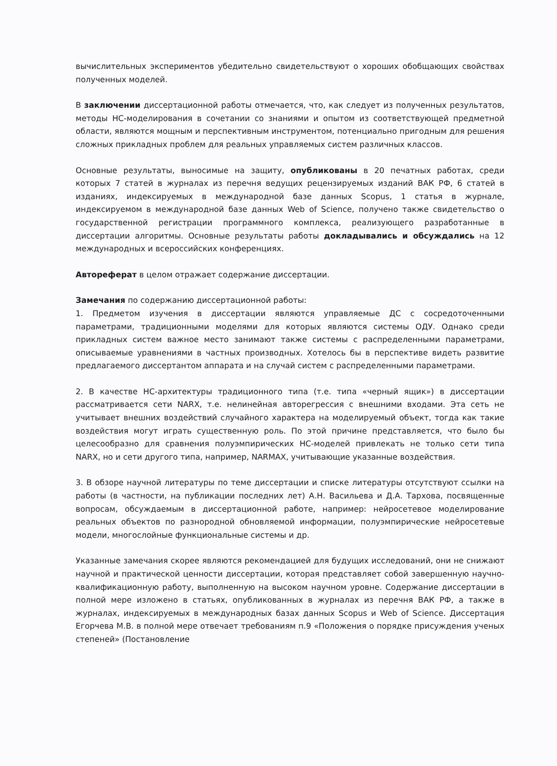вычислительных экспериментов убедительно свидетельствуют о хороших обобщающих свойствах полученных моделей.
В заключении диссертационной работы отмечается, что, как следует из полученных результатов, методы НС-моделирования в сочетании со знаниями и опытом из соответствующей предметной области, являются мощным и перспективным инструментом, потенциально пригодным для решения сложных прикладных проблем для реальных управляемых систем различных классов.
Основные результаты, выносимые на защиту, опубликованы в 20 печатных работах, среди которых 7 статей в журналах из перечня ведущих рецензируемых изданий ВАК РФ, 6 статей в изданиях, индексируемых в международной базе данных Scopus, 1 статья в журнале, индексируемом в международной базе данных Web of Science, получено также свидетельство о государственной регистрации программного комплекса, реализующего разработанные в диссертации алгоритмы. Основные результаты работы докладывались и обсуждались на 12 международных и всероссийских конференциях.
Автореферат в целом отражает содержание диссертации.
Замечания по содержанию диссертационной работы:
1. Предметом изучения в диссертации являются управляемые ДС с сосредоточенными параметрами, традиционными моделями для которых являются системы ОДУ. Однако среди прикладных систем важное место занимают также системы с распределенными параметрами, описываемые уравнениями в частных производных. Хотелось бы в перспективе видеть развитие предлагаемого диссертантом аппарата и на случай систем с распределенными параметрами.
2. В качестве НС-архитектуры традиционного типа (т.е. типа «черный ящик») в диссертации рассматривается сети NARX, т.е. нелинейная авторегрессия с внешними входами. Эта сеть не учитывает внешних воздействий случайного характера на моделируемый объект, тогда как такие воздействия могут играть существенную роль. По этой причине представляется, что было бы целесообразно для сравнения полуэмпирических НС-моделей привлекать не только сети типа NARX, но и сети другого типа, например, NARMAX, учитывающие указанные воздействия.
3. В обзоре научной литературы по теме диссертации и списке литературы отсутствуют ссылки на работы (в частности, на публикации последних лет) А.Н. Васильева и Д.А. Тархова, посвященные вопросам, обсуждаемым в диссертационной работе, например: нейросетевое моделирование реальных объектов по разнородной обновляемой информации, полуэмпирические нейросетевые модели, многослойные функциональные системы и др.
Указанные замечания скорее являются рекомендацией для будущих исследований, они не снижают научной и практической ценности диссертации, которая представляет собой завершенную научно-квалификационную работу, выполненную на высоком научном уровне. Содержание диссертации в полной мере изложено в статьях, опубликованных в журналах из перечня ВАК РФ, а также в журналах, индексируемых в международных базах данных Scopus и Web of Science. Диссертация Егорчева М.В. в полной мере отвечает требованиям п.9 «Положения о порядке присуждения ученых степеней» (Постановление